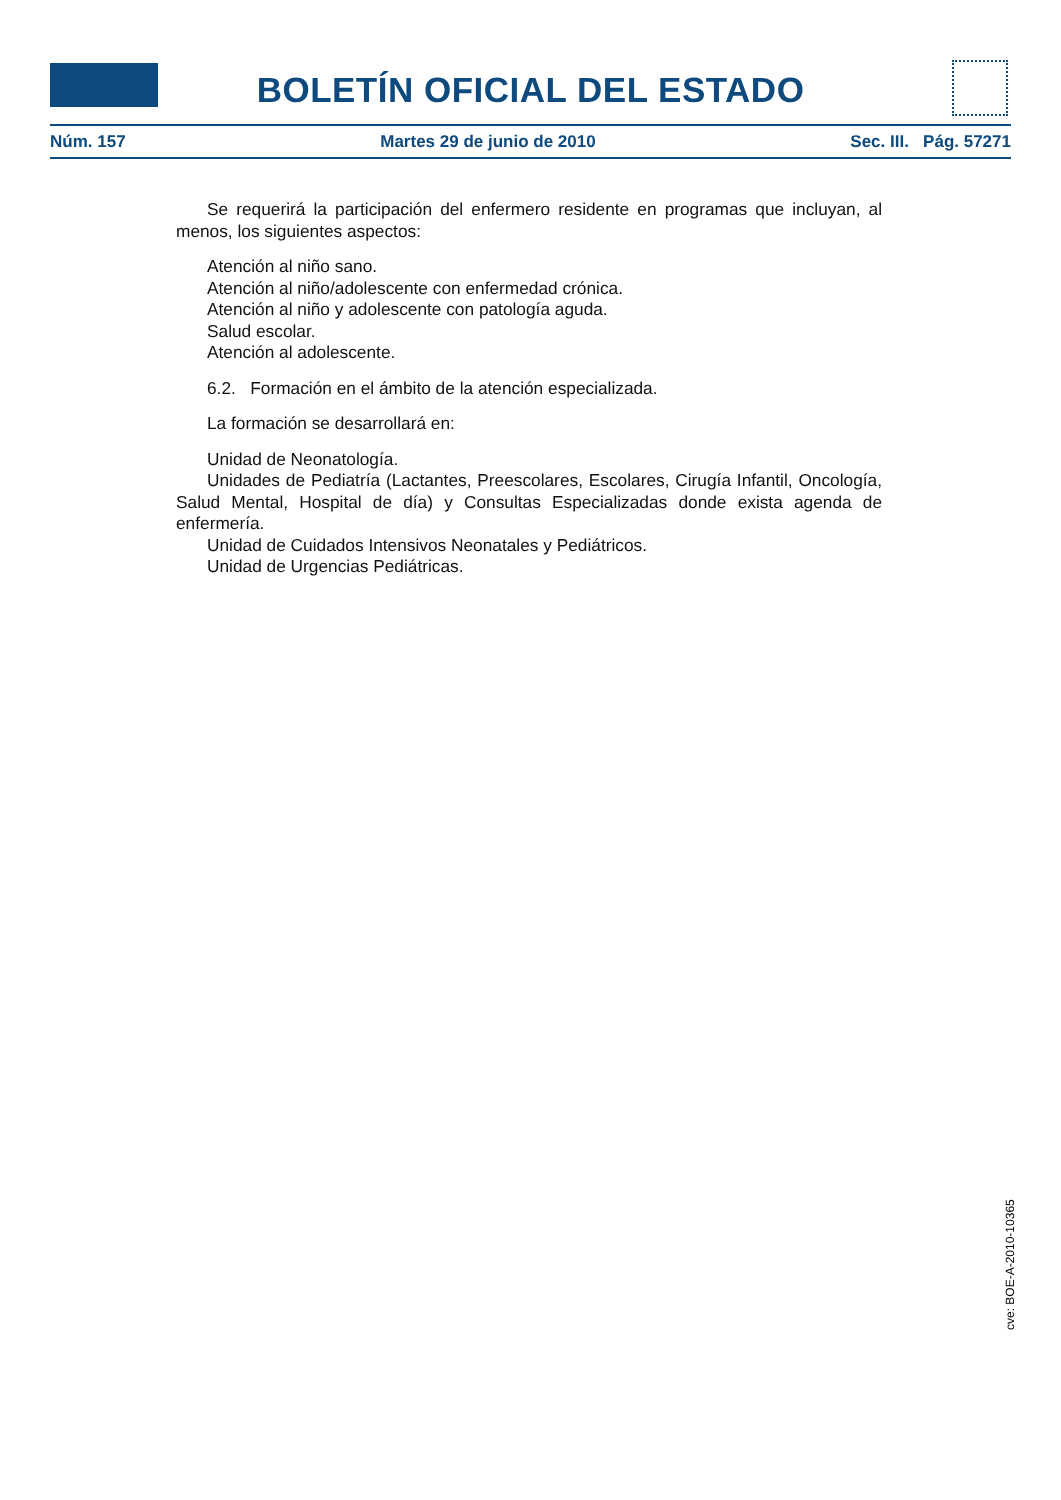BOLETÍN OFICIAL DEL ESTADO
Núm. 157 Martes 29 de junio de 2010 Sec. III. Pág. 57271
Se requerirá la participación del enfermero residente en programas que incluyan, al menos, los siguientes aspectos:
Atención al niño sano.
Atención al niño/adolescente con enfermedad crónica.
Atención al niño y adolescente con patología aguda.
Salud escolar.
Atención al adolescente.
6.2. Formación en el ámbito de la atención especializada.
La formación se desarrollará en:
Unidad de Neonatología.
Unidades de Pediatría (Lactantes, Preescolares, Escolares, Cirugía Infantil, Oncología, Salud Mental, Hospital de día) y Consultas Especializadas donde exista agenda de enfermería.
Unidad de Cuidados Intensivos Neonatales y Pediátricos.
Unidad de Urgencias Pediátricas.
cve: BOE-A-2010-10365